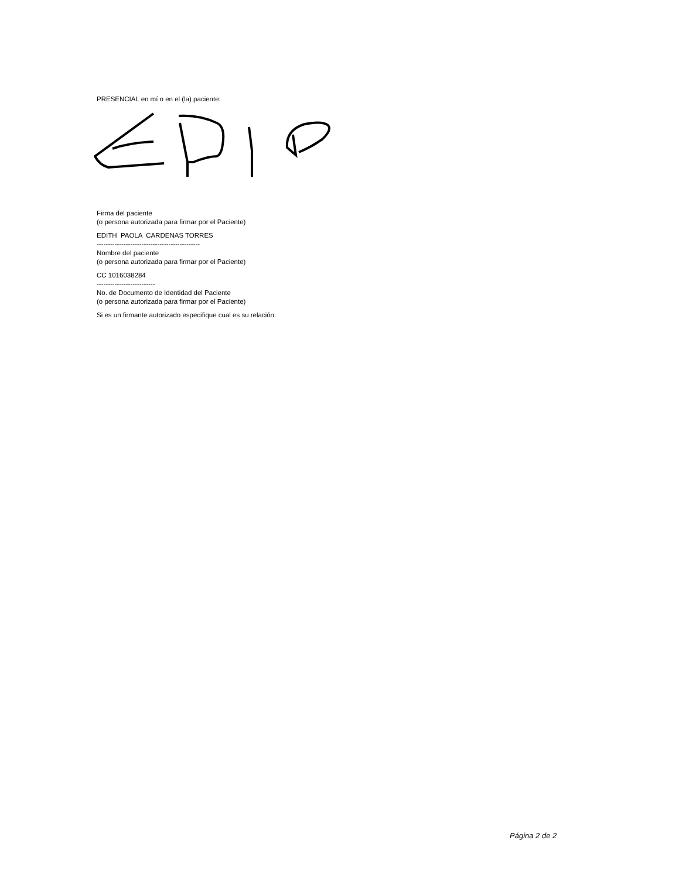PRESENCIAL en mí o en el (la) paciente:
Firma del paciente
(o persona autorizada para firmar por el Paciente)
EDITH PAOLA CARDENAS TORRES
----------------------------------------------
Nombre del paciente
(o persona autorizada para firmar por el Paciente)
CC 1016038284
--------------------------
No. de Documento de Identidad del Paciente
(o persona autorizada para firmar por el Paciente)
Si es un firmante autorizado especifique cual es su relación:
Página 2 de 2